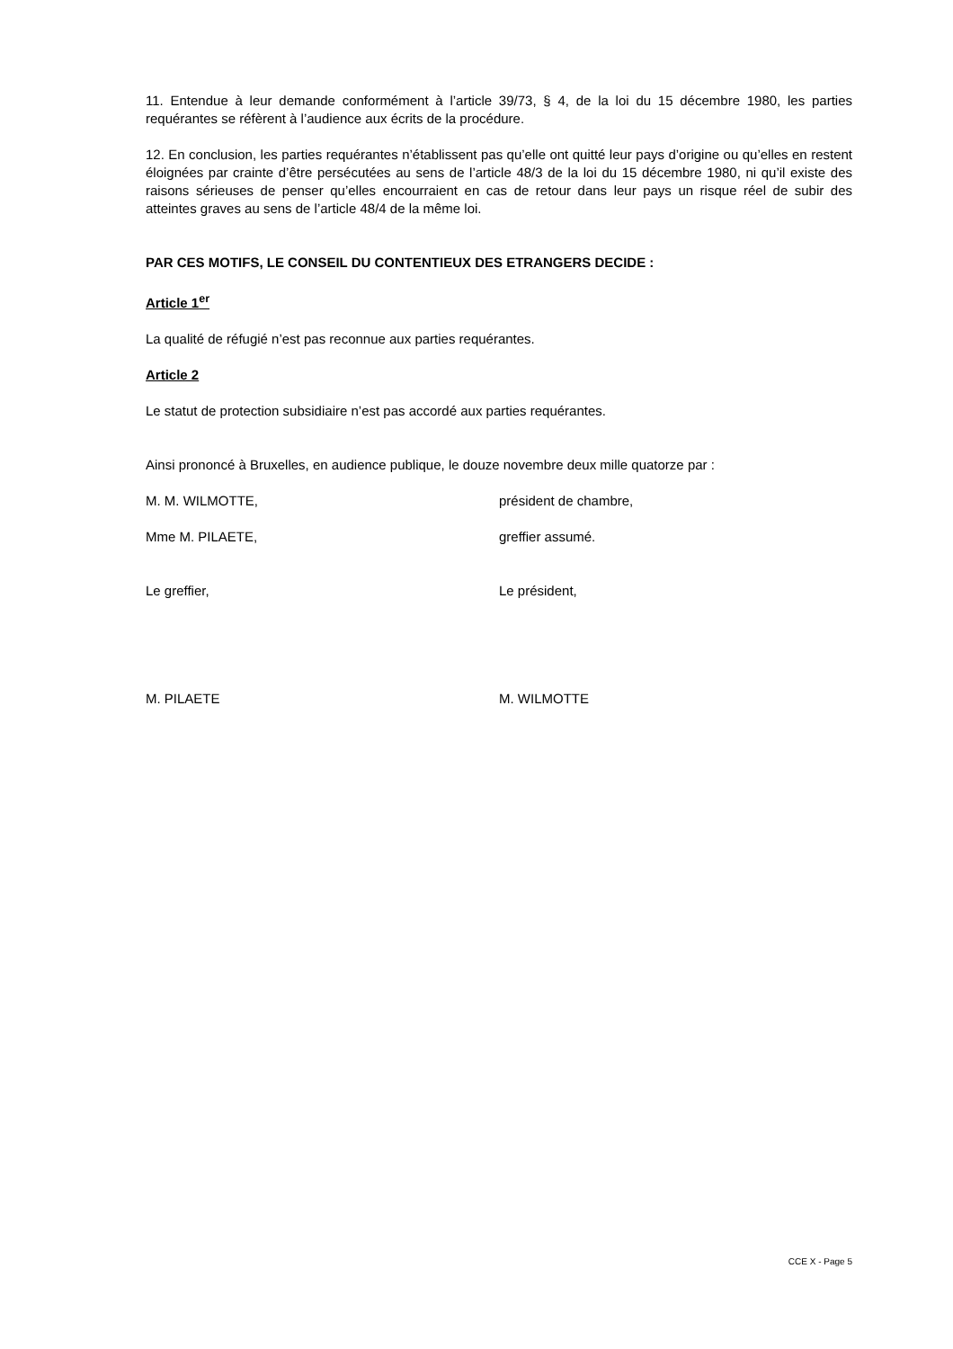11. Entendue à leur demande conformément à l’article 39/73, § 4, de la loi du 15 décembre 1980, les parties requérantes se réfèrent à l’audience aux écrits de la procédure.
12. En conclusion, les parties requérantes n’établissent pas qu’elle ont quitté leur pays d’origine ou qu’elles en restent éloignées par crainte d’être persécutées au sens de l’article 48/3 de la loi du 15 décembre 1980, ni qu’il existe des raisons sérieuses de penser qu’elles encourraient en cas de retour dans leur pays un risque réel de subir des atteintes graves au sens de l’article 48/4 de la même loi.
PAR CES MOTIFS, LE CONSEIL DU CONTENTIEUX DES ETRANGERS DECIDE :
Article 1<sup>er</sup>
La qualité de réfugié n’est pas reconnue aux parties requérantes.
Article 2
Le statut de protection subsidiaire n’est pas accordé aux parties requérantes.
Ainsi prononcé à Bruxelles, en audience publique, le douze novembre deux mille quatorze par :
M. M. WILMOTTE, président de chambre,
Mme M. PILAETE, greffier assumé.
Le greffier, Le président,
M. PILAETE M. WILMOTTE
CCE X - Page 5